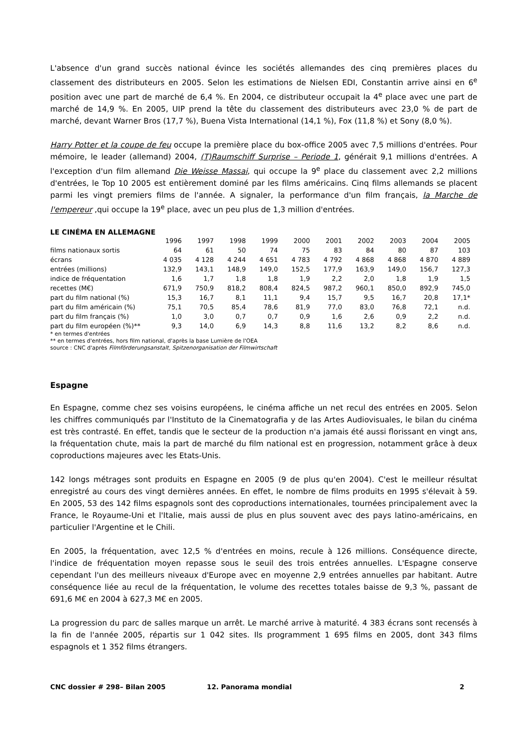L'absence d'un grand succès national évince les sociétés allemandes des cinq premières places du classement des distributeurs en 2005. Selon les estimations de Nielsen EDI, Constantin arrive ainsi en 6<sup>e</sup> position avec une part de marché de 6,4 %. En 2004, ce distributeur occupait la 4<sup>e</sup> place avec une part de marché de 14,9 %. En 2005, UIP prend la tête du classement des distributeurs avec 23,0 % de part de marché, devant Warner Bros (17,7 %), Buena Vista International (14,1 %), Fox (11,8 %) et Sony (8,0 %).
Harry Potter et la coupe de feu occupe la première place du box-office 2005 avec 7,5 millions d'entrées. Pour mémoire, le leader (allemand) 2004, (T)Raumschiff Surprise – Periode 1, générait 9,1 millions d'entrées. A l'exception d'un film allemand Die Weisse Massai, qui occupe la 9<sup>e</sup> place du classement avec 2,2 millions d'entrées, le Top 10 2005 est entièrement dominé par les films américains. Cinq films allemands se placent parmi les vingt premiers films de l'année. A signaler, la performance d'un film français, la Marche de l'empereur ,qui occupe la 19<sup>e</sup> place, avec un peu plus de 1,3 million d'entrées.
LE CINÉMA EN ALLEMAGNE
| | 1996 | 1997 | 1998 | 1999 | 2000 | 2001 | 2002 | 2003 | 2004 | 2005 |
| --- | --- | --- | --- | --- | --- | --- | --- | --- | --- | --- |
| films nationaux sortis | 64 | 61 | 50 | 74 | 75 | 83 | 84 | 80 | 87 | 103 |
| écrans | 4 035 | 4 128 | 4 244 | 4 651 | 4 783 | 4 792 | 4 868 | 4 868 | 4 870 | 4 889 |
| entrées (millions) | 132,9 | 143,1 | 148,9 | 149,0 | 152,5 | 177,9 | 163,9 | 149,0 | 156,7 | 127,3 |
| indice de fréquentation | 1,6 | 1,7 | 1,8 | 1,8 | 1,9 | 2,2 | 2,0 | 1,8 | 1,9 | 1,5 |
| recettes (M€) | 671,9 | 750,9 | 818,2 | 808,4 | 824,5 | 987,2 | 960,1 | 850,0 | 892,9 | 745,0 |
| part du film national (%) | 15,3 | 16,7 | 8,1 | 11,1 | 9,4 | 15,7 | 9,5 | 16,7 | 20,8 | 17,1* |
| part du film américain (%) | 75,1 | 70,5 | 85,4 | 78,6 | 81,9 | 77,0 | 83,0 | 76,8 | 72,1 | n.d. |
| part du film français (%) | 1,0 | 3,0 | 0,7 | 0,7 | 0,9 | 1,6 | 2,6 | 0,9 | 2,2 | n.d. |
| part du film européen (%)** | 9,3 | 14,0 | 6,9 | 14,3 | 8,8 | 11,6 | 13,2 | 8,2 | 8,6 | n.d. |
* en termes d'entrées
** en termes d'entrées, hors film national, d'après la base Lumière de l'OEA
source : CNC d'après Filmförderungsanstalt, Spitzenorganisation der Filmwirtschaft
Espagne
En Espagne, comme chez ses voisins européens, le cinéma affiche un net recul des entrées en 2005. Selon les chiffres communiqués par l'Instituto de la Cinematografia y de las Artes Audiovisuales, le bilan du cinéma est très contrasté. En effet, tandis que le secteur de la production n'a jamais été aussi florissant en vingt ans, la fréquentation chute, mais la part de marché du film national est en progression, notamment grâce à deux coproductions majeures avec les Etats-Unis.
142 longs métrages sont produits en Espagne en 2005 (9 de plus qu'en 2004). C'est le meilleur résultat enregistré au cours des vingt dernières années. En effet, le nombre de films produits en 1995 s'élevait à 59. En 2005, 53 des 142 films espagnols sont des coproductions internationales, tournées principalement avec la France, le Royaume-Uni et l'Italie, mais aussi de plus en plus souvent avec des pays latino-américains, en particulier l'Argentine et le Chili.
En 2005, la fréquentation, avec 12,5 % d'entrées en moins, recule à 126 millions. Conséquence directe, l'indice de fréquentation moyen repasse sous le seuil des trois entrées annuelles. L'Espagne conserve cependant l'un des meilleurs niveaux d'Europe avec en moyenne 2,9 entrées annuelles par habitant. Autre conséquence liée au recul de la fréquentation, le volume des recettes totales baisse de 9,3 %, passant de 691,6 M€ en 2004 à 627,3 M€ en 2005.
La progression du parc de salles marque un arrêt. Le marché arrive à maturité. 4 383 écrans sont recensés à la fin de l'année 2005, répartis sur 1 042 sites. Ils programment 1 695 films en 2005, dont 343 films espagnols et 1 352 films étrangers.
CNC dossier # 298– Bilan 2005 12. Panorama mondial 2